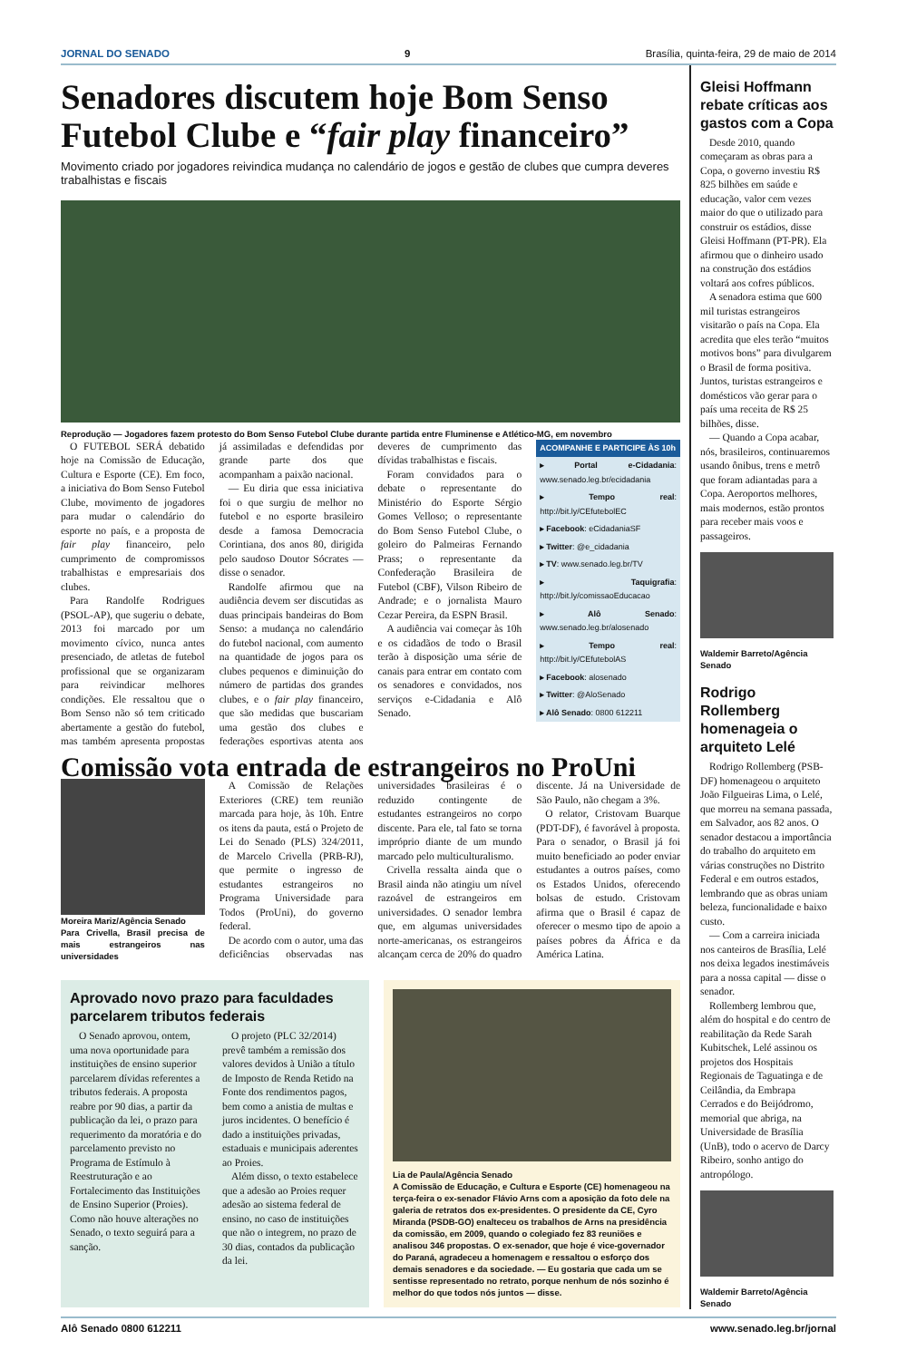JORNAL DO SENADO 9 Brasília, quinta-feira, 29 de maio de 2014
Senadores discutem hoje Bom Senso Futebol Clube e “fair play financeiro”
Movimento criado por jogadores reivindica mudança no calendário de jogos e gestão de clubes que cumpra deveres trabalhistas e fiscais
Reprodução — Jogadores fazem protesto do Bom Senso Futebol Clube durante partida entre Fluminense e Atlético-MG, em novembro
O FUTEBOL SERÁ debatido hoje na Comissão de Educação, Cultura e Esporte (CE). Em foco, a iniciativa do Bom Senso Futebol Clube, movimento de jogadores para mudar o calendário do esporte no país, e a proposta de fair play financeiro, pelo cumprimento de compromissos trabalhistas e empresariais dos clubes.
Para Randolfe Rodrigues (PSOL-AP), que sugeriu o debate, 2013 foi marcado por um movimento cívico, nunca antes presenciado, de atletas de futebol profissional que se organizaram para reivindicar melhores condições. Ele ressaltou que o Bom Senso não só tem criticado abertamente a gestão do futebol, mas também apresenta propostas já assimiladas e defendidas por grande parte dos que acompanham a paixão nacional.
— Eu diria que essa iniciativa foi o que surgiu de melhor no futebol e no esporte brasileiro desde a famosa Democracia Corintiana, dos anos 80, dirigida pelo saudoso Doutor Sócrates — disse o senador.
Randolfe afirmou que na audiência devem ser discutidas as duas principais bandeiras do Bom Senso: a mudança no calendário do futebol nacional, com aumento na quantidade de jogos para os clubes pequenos e diminuição do número de partidas dos grandes clubes, e o fair play financeiro, que são medidas que buscariam uma gestão dos clubes e federações esportivas atenta aos deveres de cumprimento das dívidas trabalhistas e fiscais.
Foram convidados para o debate o representante do Ministério do Esporte Sérgio Gomes Velloso; o representante do Bom Senso Futebol Clube, o goleiro do Palmeiras Fernando Prass; o representante da Confederação Brasileira de Futebol (CBF), Vilson Ribeiro de Andrade; e o jornalista Mauro Cezar Pereira, da ESPN Brasil.
A audiência vai começar às 10h e os cidadãos de todo o Brasil terão à disposição uma série de canais para entrar em contato com os senadores e convidados, nos serviços e-Cidadania e Alô Senado.
ACOMPANHE E PARTICIPE ÀS 10h
▸ Portal e-Cidadania: www.senado.leg.br/ecidadania
▸ Tempo real: http://bit.ly/CEfutebolEC
▸ Facebook: eCidadaniaSF
▸ Twitter: @e_cidadania
▸ TV: www.senado.leg.br/TV
▸ Taquigrafia: http://bit.ly/comissaoEducacao
▸ Alô Senado: www.senado.leg.br/alosenado
▸ Tempo real: http://bit.ly/CEfutebolAS
▸ Facebook: alosenado
▸ Twitter: @AloSenado
▸ Alô Senado: 0800 612211
Comissão vota entrada de estrangeiros no ProUni
Moreira Mariz/Agência Senado
Para Crivella, Brasil precisa de mais estrangeiros nas universidades
A Comissão de Relações Exteriores (CRE) tem reunião marcada para hoje, às 10h. Entre os itens da pauta, está o Projeto de Lei do Senado (PLS) 324/2011, de Marcelo Crivella (PRB-RJ), que permite o ingresso de estudantes estrangeiros no Programa Universidade para Todos (ProUni), do governo federal.
De acordo com o autor, uma das deficiências observadas nas universidades brasileiras é o reduzido contingente de estudantes estrangeiros no corpo discente. Para ele, tal fato se torna impróprio diante de um mundo marcado pelo multiculturalismo.
Crivella ressalta ainda que o Brasil ainda não atingiu um nível razoável de estrangeiros em universidades. O senador lembra que, em algumas universidades norte-americanas, os estrangeiros alcançam cerca de 20% do quadro discente. Já na Universidade de São Paulo, não chegam a 3%.
O relator, Cristovam Buarque (PDT-DF), é favorável à proposta. Para o senador, o Brasil já foi muito beneficiado ao poder enviar estudantes a outros países, como os Estados Unidos, oferecendo bolsas de estudo. Cristovam afirma que o Brasil é capaz de oferecer o mesmo tipo de apoio a países pobres da África e da América Latina.
Aprovado novo prazo para faculdades parcelarem tributos federais
O Senado aprovou, ontem, uma nova oportunidade para instituições de ensino superior parcelarem dívidas referentes a tributos federais. A proposta reabre por 90 dias, a partir da publicação da lei, o prazo para requerimento da moratória e do parcelamento previsto no Programa de Estímulo à Reestruturação e ao Fortalecimento das Instituições de Ensino Superior (Proies). Como não houve alterações no Senado, o texto seguirá para a sanção.
O projeto (PLC 32/2014) prevê também a remissão dos valores devidos à União a título de Imposto de Renda Retido na Fonte dos rendimentos pagos, bem como a anistia de multas e juros incidentes. O benefício é dado a instituições privadas, estaduais e municipais aderentes ao Proies.
Além disso, o texto estabelece que a adesão ao Proies requer adesão ao sistema federal de ensino, no caso de instituições que não o integrem, no prazo de 30 dias, contados da publicação da lei.
Lia de Paula/Agência Senado
A Comissão de Educação, e Cultura e Esporte (CE) homenageou na terça-feira o ex-senador Flávio Arns com a aposição da foto dele na galeria de retratos dos ex-presidentes. O presidente da CE, Cyro Miranda (PSDB-GO) enalteceu os trabalhos de Arns na presidência da comissão, em 2009, quando o colegiado fez 83 reuniões e analisou 346 propostas. O ex-senador, que hoje é vice-governador do Paraná, agradeceu a homenagem e ressaltou o esforço dos demais senadores e da sociedade. — Eu gostaria que cada um se sentisse representado no retrato, porque nenhum de nós sozinho é melhor do que todos nós juntos — disse.
Gleisi Hoffmann rebate críticas aos gastos com a Copa
Desde 2010, quando começaram as obras para a Copa, o governo investiu R$ 825 bilhões em saúde e educação, valor cem vezes maior do que o utilizado para construir os estádios, disse Gleisi Hoffmann (PT-PR). Ela afirmou que o dinheiro usado na construção dos estádios voltará aos cofres públicos.
A senadora estima que 600 mil turistas estrangeiros visitarão o país na Copa. Ela acredita que eles terão “muitos motivos bons” para divulgarem o Brasil de forma positiva. Juntos, turistas estrangeiros e domésticos vão gerar para o país uma receita de R$ 25 bilhões, disse.
— Quando a Copa acabar, nós, brasileiros, continuaremos usando ônibus, trens e metrô que foram adiantadas para a Copa. Aeroportos melhores, mais modernos, estão prontos para receber mais voos e passageiros.
Waldemir Barreto/Agência Senado
Rodrigo Rollemberg homenageia o arquiteto Lelé
Rodrigo Rollemberg (PSB-DF) homenageou o arquiteto João Filgueiras Lima, o Lelé, que morreu na semana passada, em Salvador, aos 82 anos. O senador destacou a importância do trabalho do arquiteto em várias construções no Distrito Federal e em outros estados, lembrando que as obras uniam beleza, funcionalidade e baixo custo.
— Com a carreira iniciada nos canteiros de Brasília, Lelé nos deixa legados inestimáveis para a nossa capital — disse o senador.
Rollemberg lembrou que, além do hospital e do centro de reabilitação da Rede Sarah Kubitschek, Lelé assinou os projetos dos Hospitais Regionais de Taguatinga e de Ceilândia, da Embrapa Cerrados e do Beijódromo, memorial que abriga, na Universidade de Brasília (UnB), todo o acervo de Darcy Ribeiro, sonho antigo do antropólogo.
Waldemir Barreto/Agência Senado
Alô Senado 0800 612211 www.senado.leg.br/jornal